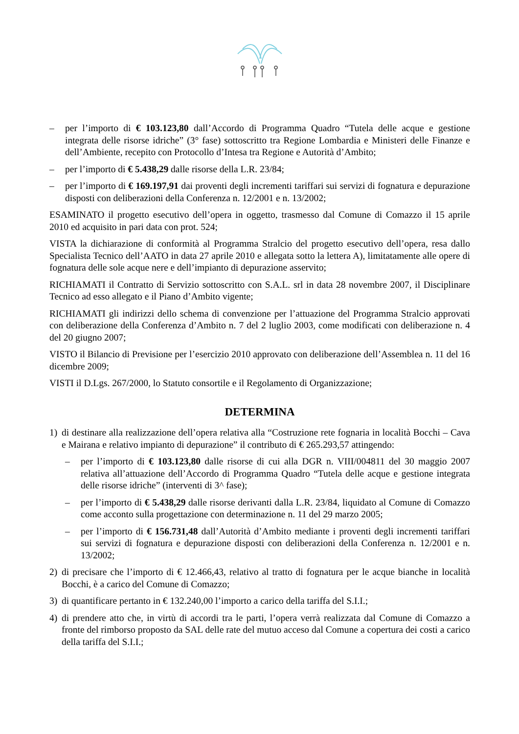– per l’importo di € 103.123,80 dall’Accordo di Programma Quadro “Tutela delle acque e gestione integrata delle risorse idriche” (3° fase) sottoscritto tra Regione Lombardia e Ministeri delle Finanze e dell’Ambiente, recepito con Protocollo d’Intesa tra Regione e Autorità d’Ambito;
– per l’importo di € 5.438,29 dalle risorse della L.R. 23/84;
– per l’importo di € 169.197,91 dai proventi degli incrementi tariffari sui servizi di fognatura e depurazione disposti con deliberazioni della Conferenza n. 12/2001 e n. 13/2002;
ESAMINATO il progetto esecutivo dell’opera in oggetto, trasmesso dal Comune di Comazzo il 15 aprile 2010 ed acquisito in pari data con prot. 524;
VISTA la dichiarazione di conformità al Programma Stralcio del progetto esecutivo dell’opera, resa dallo Specialista Tecnico dell’AATO in data 27 aprile 2010 e allegata sotto la lettera A), limitatamente alle opere di fognatura delle sole acque nere e dell’impianto di depurazione asservito;
RICHIAMATI il Contratto di Servizio sottoscritto con S.A.L. srl in data 28 novembre 2007, il Disciplinare Tecnico ad esso allegato e il Piano d’Ambito vigente;
RICHIAMATI gli indirizzi dello schema di convenzione per l’attuazione del Programma Stralcio approvati con deliberazione della Conferenza d’Ambito n. 7 del 2 luglio 2003, come modificati con deliberazione n. 4 del 20 giugno 2007;
VISTO il Bilancio di Previsione per l’esercizio 2010 approvato con deliberazione dell’Assemblea n. 11 del 16 dicembre 2009;
VISTI il D.Lgs. 267/2000, lo Statuto consortile e il Regolamento di Organizzazione;
DETERMINA
1) di destinare alla realizzazione dell’opera relativa alla “Costruzione rete fognaria in località Bocchi – Cava e Mairana e relativo impianto di depurazione” il contributo di € 265.293,57 attingendo:
– per l’importo di € 103.123,80 dalle risorse di cui alla DGR n. VIII/004811 del 30 maggio 2007 relativa all’attuazione dell’Accordo di Programma Quadro “Tutela delle acque e gestione integrata delle risorse idriche” (interventi di 3^ fase);
– per l’importo di € 5.438,29 dalle risorse derivanti dalla L.R. 23/84, liquidato al Comune di Comazzo come acconto sulla progettazione con determinazione n. 11 del 29 marzo 2005;
– per l’importo di € 156.731,48 dall’Autorità d’Ambito mediante i proventi degli incrementi tariffari sui servizi di fognatura e depurazione disposti con deliberazioni della Conferenza n. 12/2001 e n. 13/2002;
2) di precisare che l’importo di € 12.466,43, relativo al tratto di fognatura per le acque bianche in località Bocchi, è a carico del Comune di Comazzo;
3) di quantificare pertanto in € 132.240,00 l’importo a carico della tariffa del S.I.I.;
4) di prendere atto che, in virtù di accordi tra le parti, l’opera verrà realizzata dal Comune di Comazzo a fronte del rimborso proposto da SAL delle rate del mutuo acceso dal Comune a copertura dei costi a carico della tariffa del S.I.I.;